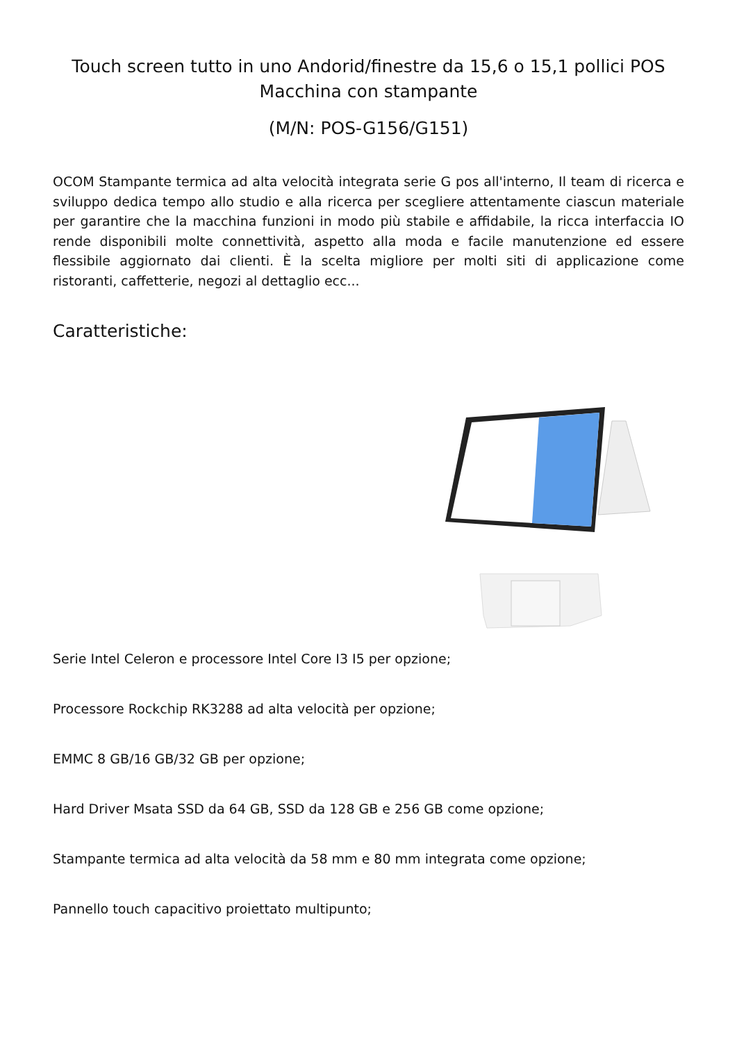Touch screen tutto in uno Andorid/finestre da 15,6 o 15,1 pollici POS Macchina con stampante
(M/N: POS-G156/G151)
OCOM Stampante termica ad alta velocità integrata serie G pos all'interno, Il team di ricerca e sviluppo dedica tempo allo studio e alla ricerca per scegliere attentamente ciascun materiale per garantire che la macchina funzioni in modo più stabile e affidabile, la ricca interfaccia IO rende disponibili molte connettività, aspetto alla moda e facile manutenzione ed essere flessibile aggiornato dai clienti. È la scelta migliore per molti siti di applicazione come ristoranti, caffetterie, negozi al dettaglio ecc...
Caratteristiche:
Serie Intel Celeron e processore Intel Core I3 I5 per opzione;
Processore Rockchip RK3288 ad alta velocità per opzione;
EMMC 8 GB/16 GB/32 GB per opzione;
Hard Driver Msata SSD da 64 GB, SSD da 128 GB e 256 GB come opzione;
Stampante termica ad alta velocità da 58 mm e 80 mm integrata come opzione;
Pannello touch capacitivo proiettato multipunto;